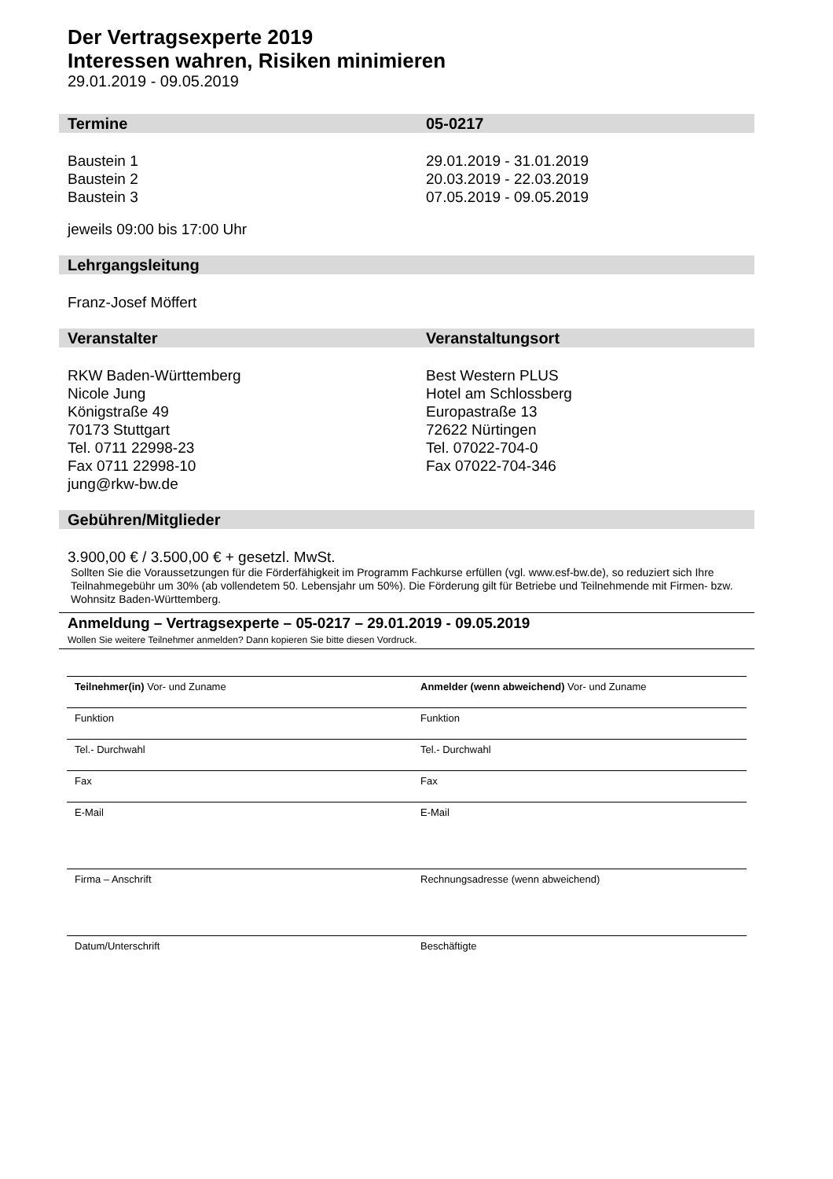Der Vertragsexperte 2019
Interessen wahren, Risiken minimieren
29.01.2019 - 09.05.2019
Termine 05-0217
Baustein 1
Baustein 2
Baustein 3
29.01.2019 - 31.01.2019
20.03.2019 - 22.03.2019
07.05.2019 - 09.05.2019
jeweils 09:00 bis 17:00 Uhr
Lehrgangsleitung
Franz-Josef Möffert
Veranstalter Veranstaltungsort
RKW Baden-Württemberg
Nicole Jung
Königstraße 49
70173 Stuttgart
Tel. 0711 22998-23
Fax 0711 22998-10
jung@rkw-bw.de
Best Western PLUS
Hotel am Schlossberg
Europastraße 13
72622 Nürtingen
Tel. 07022-704-0
Fax 07022-704-346
Gebühren/Mitglieder
3.900,00 € / 3.500,00 € + gesetzl. MwSt.
Sollten Sie die Voraussetzungen für die Förderfähigkeit im Programm Fachkurse erfüllen (vgl. www.esf-bw.de), so reduziert sich Ihre Teilnahmegebühr um 30% (ab vollendetem 50. Lebensjahr um 50%). Die Förderung gilt für Betriebe und Teilnehmende mit Firmen- bzw. Wohnsitz Baden-Württemberg.
Anmeldung – Vertragsexperte – 05-0217 – 29.01.2019 - 09.05.2019
Wollen Sie weitere Teilnehmer anmelden? Dann kopieren Sie bitte diesen Vordruck.
Teilnehmer(in) Vor- und Zuname Anmelder (wenn abweichend) Vor- und Zuname
Funktion Funktion
Tel.- Durchwahl Tel.- Durchwahl
Fax Fax
E-Mail E-Mail
Firma – Anschrift Rechnungsadresse (wenn abweichend)
Datum/Unterschrift Beschäftigte